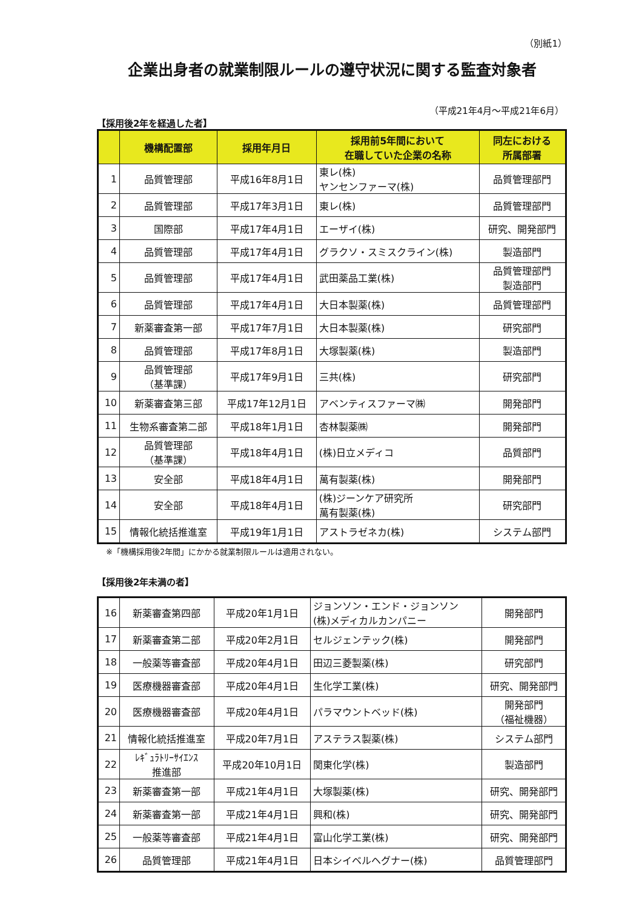（別紙1）
企業出身者の就業制限ルールの遵守状況に関する監査対象者
（平成21年4月～平成21年6月）
【採用後2年を経過した者】
| | 機構配置部 | 採用年月日 | 採用前5年間において 在職していた企業の名称 | 同左における 所属部署 |
| --- | --- | --- | --- | --- |
| 1 | 品質管理部 | 平成16年8月1日 | 東レ(株) ヤンセンファーマ(株) | 品質管理部門 |
| 2 | 品質管理部 | 平成17年3月1日 | 東レ(株) | 品質管理部門 |
| 3 | 国際部 | 平成17年4月1日 | エーザイ(株) | 研究、開発部門 |
| 4 | 品質管理部 | 平成17年4月1日 | グラクソ・スミスクライン(株) | 製造部門 |
| 5 | 品質管理部 | 平成17年4月1日 | 武田薬品工業(株) | 品質管理部門 製造部門 |
| 6 | 品質管理部 | 平成17年4月1日 | 大日本製薬(株) | 品質管理部門 |
| 7 | 新薬審査第一部 | 平成17年7月1日 | 大日本製薬(株) | 研究部門 |
| 8 | 品質管理部 | 平成17年8月1日 | 大塚製薬(株) | 製造部門 |
| 9 | 品質管理部 （基準課） | 平成17年9月1日 | 三共(株) | 研究部門 |
| 10 | 新薬審査第三部 | 平成17年12月1日 | アベンティスファーマ㈱ | 開発部門 |
| 11 | 生物系審査第二部 | 平成18年1月1日 | 杏林製薬㈱ | 開発部門 |
| 12 | 品質管理部 （基準課） | 平成18年4月1日 | (株)日立メディコ | 品質部門 |
| 13 | 安全部 | 平成18年4月1日 | 萬有製薬(株) | 開発部門 |
| 14 | 安全部 | 平成18年4月1日 | (株)ジーンケア研究所 萬有製薬(株) | 研究部門 |
| 15 | 情報化統括推進室 | 平成19年1月1日 | アストラゼネカ(株) | システム部門 |
※「機構採用後2年間」にかかる就業制限ルールは適用されない。
【採用後2年未満の者】
| 16 | 新薬審査第四部 | 平成20年1月1日 | ジョンソン・エンド・ジョンソン (株)メディカルカンパニー | 開発部門 |
| 17 | 新薬審査第二部 | 平成20年2月1日 | セルジェンテック(株) | 開発部門 |
| 18 | 一般薬等審査部 | 平成20年4月1日 | 田辺三菱製薬(株) | 研究部門 |
| 19 | 医療機器審査部 | 平成20年4月1日 | 生化学工業(株) | 研究、開発部門 |
| 20 | 医療機器審査部 | 平成20年4月1日 | パラマウントベッド(株) | 開発部門 （福祉機器） |
| 21 | 情報化統括推進室 | 平成20年7月1日 | アステラス製薬(株) | システム部門 |
| 22 | ﾚｷﾞｭﾗﾄﾘｰｻｲｴﾝｽ 推進部 | 平成20年10月1日 | 関東化学(株) | 製造部門 |
| 23 | 新薬審査第一部 | 平成21年4月1日 | 大塚製薬(株) | 研究、開発部門 |
| 24 | 新薬審査第一部 | 平成21年4月1日 | 興和(株) | 研究、開発部門 |
| 25 | 一般薬等審査部 | 平成21年4月1日 | 富山化学工業(株) | 研究、開発部門 |
| 26 | 品質管理部 | 平成21年4月1日 | 日本シイベルヘグナー(株) | 品質管理部門 |